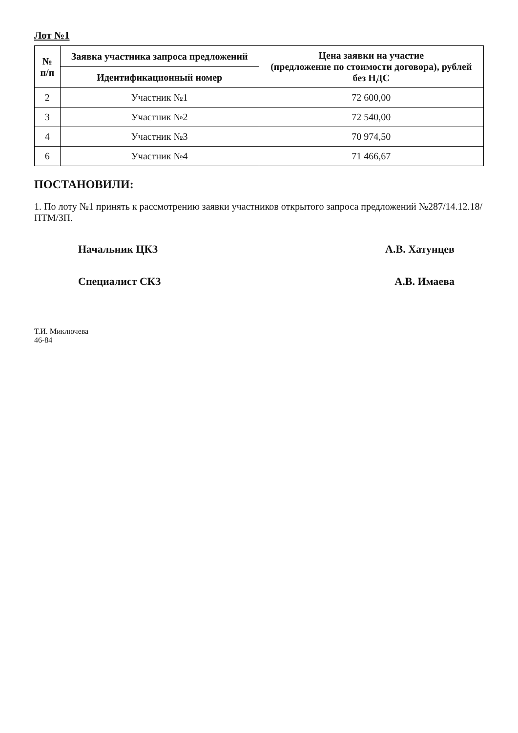Лот №1
| № п/п | Заявка участника запроса предложений | Цена заявки на участие (предложение по стоимости договора), рублей без НДС |
| --- | --- | --- |
| | Идентификационный номер | |
| 2 | Участник №1 | 72 600,00 |
| 3 | Участник №2 | 72 540,00 |
| 4 | Участник №3 | 70 974,50 |
| 6 | Участник №4 | 71 466,67 |
ПОСТАНОВИЛИ:
1. По лоту №1 принять к рассмотрению заявки участников открытого запроса предложений №287/14.12.18/ПТМ/ЗП.
Начальник ЦКЗ А.В. Хатунцев
Специалист СКЗ А.В. Имаева
Т.И. Миключева
46-84